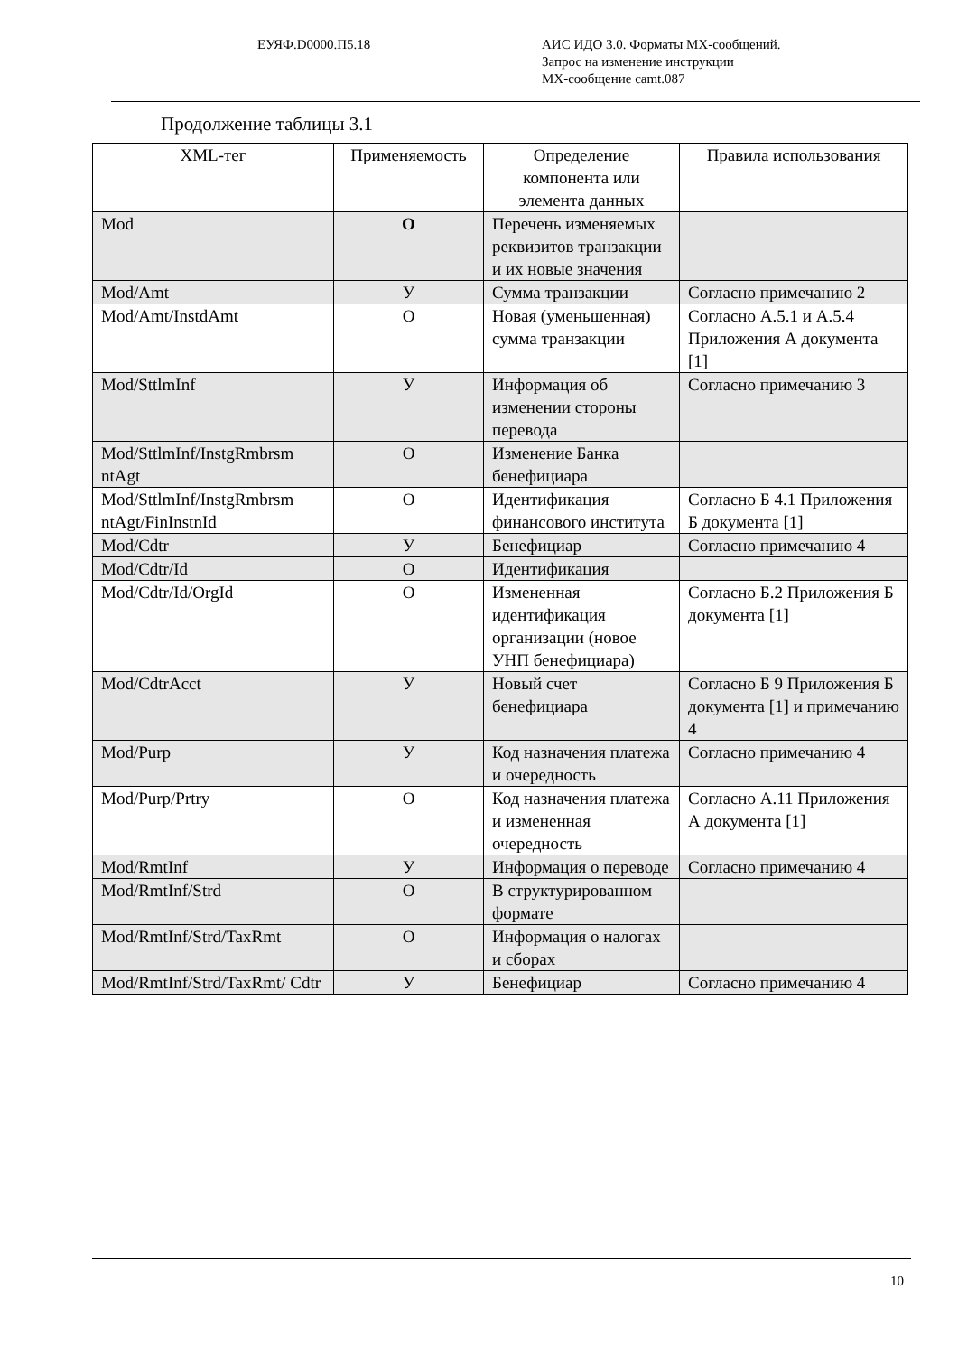ЕУЯФ.D0000.П5.18 АИС ИДО 3.0. Форматы MX-сообщений.
Запрос на изменение инструкции
MX-сообщение camt.087
Продолжение таблицы 3.1
| XML-тег | Применяемость | Определение компонента или элемента данных | Правила использования |
| --- | --- | --- | --- |
| Mod | О | Перечень изменяемых реквизитов транзакции и их новые значения | |
| Mod/Amt | У | Сумма транзакции | Согласно примечанию 2 |
| Mod/Amt/InstdAmt | О | Новая (уменьшенная) сумма транзакции | Согласно А.5.1 и А.5.4 Приложения А документа [1] |
| Mod/SttlmInf | У | Информация об изменении стороны перевода | Согласно примечанию 3 |
| Mod/SttlmInf/InstgRmbrsm ntAgt | О | Изменение Банка бенефициара | |
| Mod/SttlmInf/InstgRmbrsm ntAgt/FinInstnId | О | Идентификация финансового института | Согласно Б 4.1 Приложения Б документа [1] |
| Mod/Cdtr | У | Бенефициар | Согласно примечанию 4 |
| Mod/Cdtr/Id | О | Идентификация | |
| Mod/Cdtr/Id/OrgId | О | Измененная идентификация организации (новое УНП бенефициара) | Согласно Б.2 Приложения Б документа [1] |
| Mod/CdtrAcct | У | Новый счет бенефициара | Согласно Б 9 Приложения Б документа [1] и примечанию 4 |
| Mod/Purp | У | Код назначения платежа и очередность | Согласно примечанию 4 |
| Mod/Purp/Prtry | О | Код назначения платежа и измененная очередность | Согласно А.11 Приложения А документа [1] |
| Mod/RmtInf | У | Информация о переводе | Согласно примечанию 4 |
| Mod/RmtInf/Strd | О | В структурированном формате | |
| Mod/RmtInf/Strd/TaxRmt | О | Информация о налогах и сборах | |
| Mod/RmtInf/Strd/TaxRmt/ Cdtr | У | Бенефициар | Согласно примечанию 4 |
10